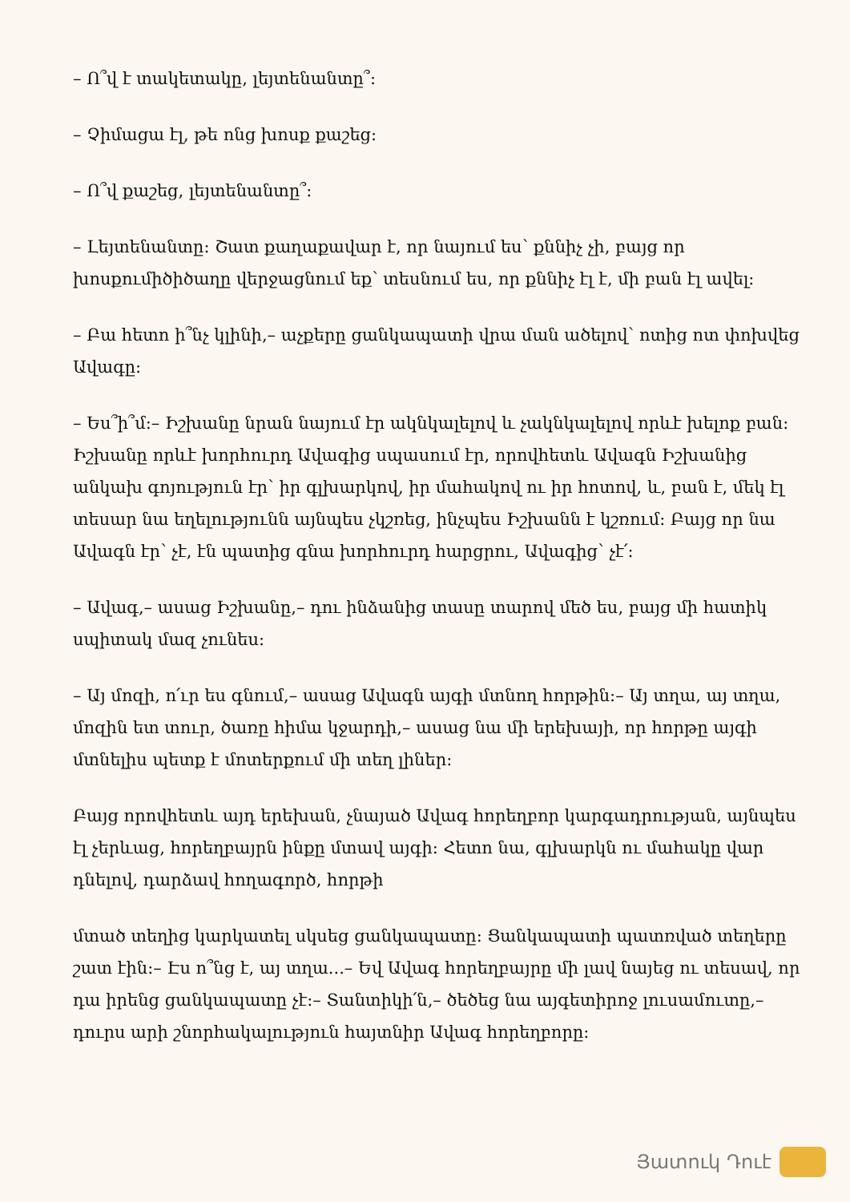– Ո՞վ է տակետակը, լեյտենանտը՞:
– Չիմացա էլ, թե ոնց խոսք քաշեց:
– Ո՞վ քաշեց, լեյտենանտը՞:
– Լեյտենանտը: Շատ քաղաքավար է, որ նայում ես՝ քննիչ չի, բայց որ խոսքումիծիծաղը վերջացնում եք՝ տեսնում ես, որ քննիչ էլ է, մի բան էլ ավել:
– Բա հետո ի՞նչ կլինի,– աչքերը ցանկապատի վրա ման ածելով՝ ոտից ոտ փոխվեց Ավագը:
– Ես՞ի՞մ:– Իշխանը նրան նայում էր ակնկալելով և չակնկալելով որևէ խելոք բան: Իշխանը որևէ խորհուրդ Ավագից սպասում էր, որովհետև Ավագն Իշխանից անկախ գոյություն էր՝ իր գլխարկով, իր մահակով ու իր հոտով, և, բան է, մեկ էլ տեսար նա եղելությունն այնպես չկշռեց, ինչպես Իշխանն է կշռում: Բայց որ նա Ավագն էր՝ չէ, էն պատից գնա խորհուրդ հարցրու, Ավագից՝ չէ՛:
– Ավագ,– ասաց Իշխանը,– դու ինձանից տասը տարով մեծ ես, բայց մի հատիկ սպիտակ մազ չունես:
– Այ մոզի, ո՛ւր ես գնում,– ասաց Ավագն այգի մտնող հորթին:– Այ տղա, այ տղա, մոզին ետ տուր, ծառը հիմա կջարդի,– ասաց նա մի երեխայի, որ հորթը այգի մտնելիս պետք է մոտերքում մի տեղ լիներ:
Բայց որովհետև այդ երեխան, չնայած Ավագ հորեղբոր կարգադրության, այնպես էլ չերևաց, հորեղբայրն ինքը մտավ այգի: Հետո նա, գլխարկն ու մահակը վար դնելով, դարձավ հողագործ, հորթի
մտած տեղից կարկատել սկսեց ցանկապատը: Ցանկապատի պատռված տեղերը շատ էին:– Էս ո՞նց է, այ տղա...– Եվ Ավագ հորեղբայրը մի լավ նայեց ու տեսավ, որ դա իրենց ցանկապատը չէ:– Տանտիկի՛ն,– ծեծեց նա այգետիրոջ լուսամուտը,– դուրս արի շնորհակալություն հայտնիր Ավագ հորեղբորը:
Յատուկ Դուէ